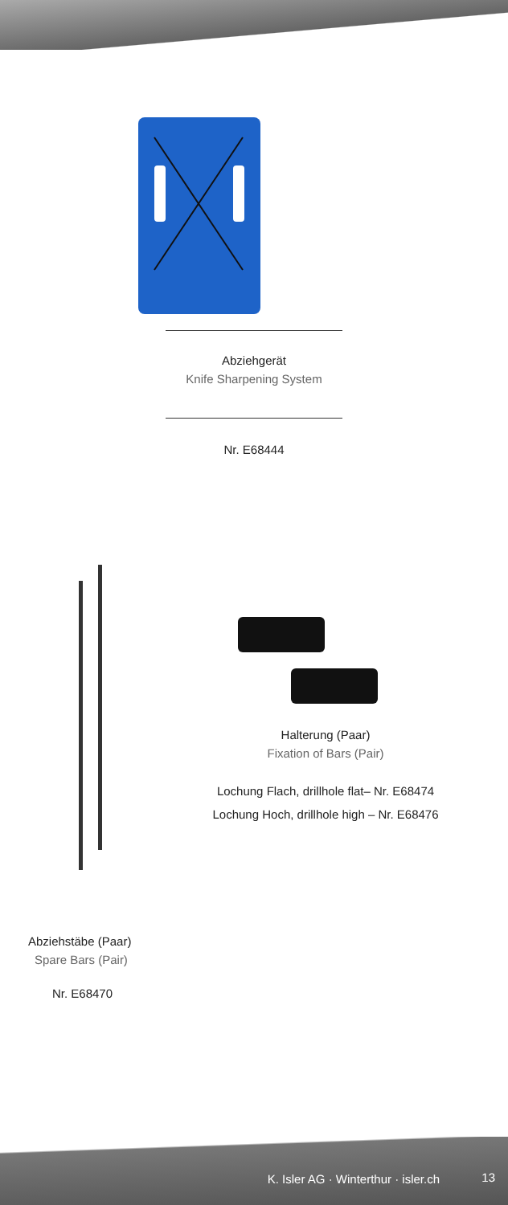Abziehgerät
Knife Sharpening System
Nr. E68444
Halterung (Paar)
Fixation of Bars (Pair)
Lochung Flach, drillhole flat– Nr. E68474
Lochung Hoch, drillhole high – Nr. E68476
Abziehstäbe (Paar)
Spare Bars (Pair)
Nr. E68470
K. Isler AG · Winterthur · isler.ch 13